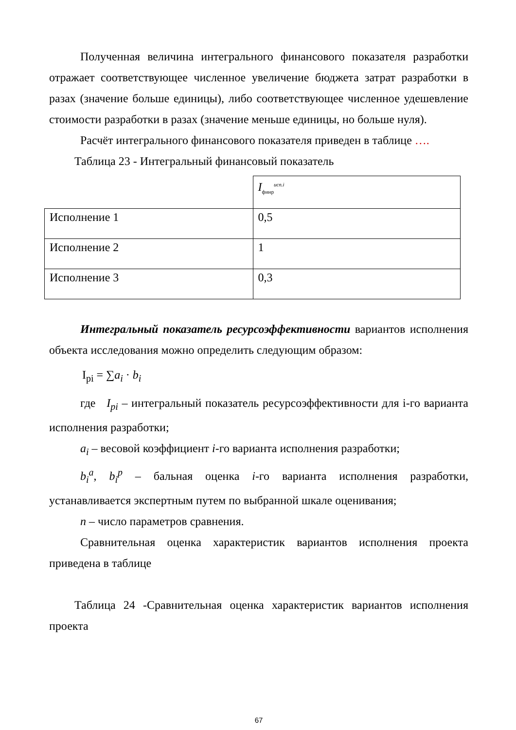Полученная величина интегрального финансового показателя разработки отражает соответствующее численное увеличение бюджета затрат разработки в разах (значение больше единицы), либо соответствующее численное удешевление стоимости разработки в разах (значение меньше единицы, но больше нуля).
Расчёт интегрального финансового показателя приведен в таблице ….
Таблица 23 - Интегральный финансовый показатель
| | I<sub>финр</sub><sup>исп.i</sup> |
| Исполнение 1 | 0,5 |
| Исполнение 2 | 1 |
| Исполнение 3 | 0,3 |
Интегральный показатель ресурсоэффективности вариантов исполнения объекта исследования можно определить следующим образом:
I<sub>pi</sub> = ∑a<sub>i</sub> · b<sub>i</sub>
где I<sub>pi</sub> – интегральный показатель ресурсоэффективности для i-го варианта исполнения разработки;
a<sub>i</sub> – весовой коэффициент i-го варианта исполнения разработки;
b<sub>i</sub><sup>a</sup>, b<sub>i</sub><sup>p</sup> – бальная оценка i-го варианта исполнения разработки, устанавливается экспертным путем по выбранной шкале оценивания;
n – число параметров сравнения.
Сравнительная оценка характеристик вариантов исполнения проекта приведена в таблице
Таблица 24 -Сравнительная оценка характеристик вариантов исполнения проекта
67